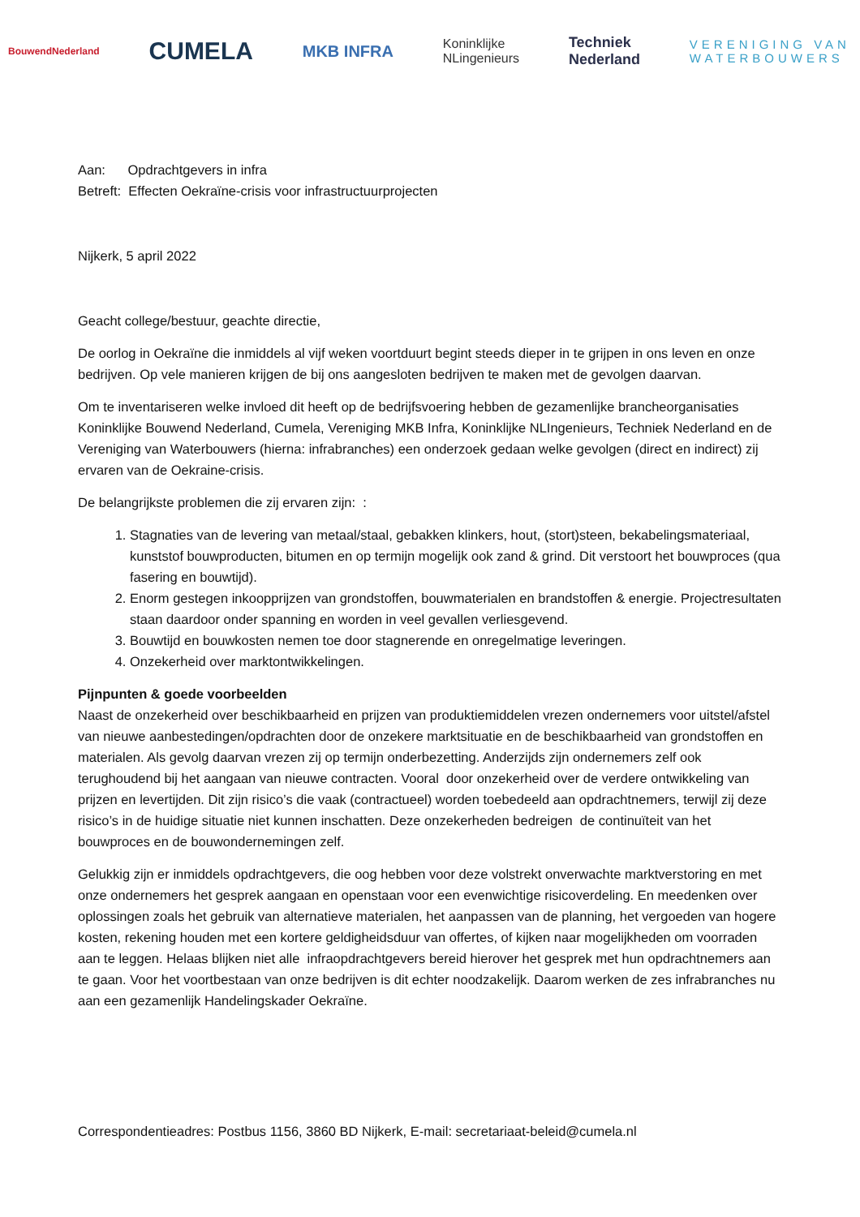BouwendNederland CUMELA MKB INFRA Koninklijke
NLingenieurs Techniek
Nederland VERENIGING VAN
WATERBOUWERS
Aan: Opdrachtgevers in infra
Betreft: Effecten Oekraïne-crisis voor infrastructuurprojecten
Nijkerk, 5 april 2022
Geacht college/bestuur, geachte directie,
De oorlog in Oekraïne die inmiddels al vijf weken voortduurt begint steeds dieper in te grijpen in ons leven en onze bedrijven. Op vele manieren krijgen de bij ons aangesloten bedrijven te maken met de gevolgen daarvan.
Om te inventariseren welke invloed dit heeft op de bedrijfsvoering hebben de gezamenlijke brancheorganisaties Koninklijke Bouwend Nederland, Cumela, Vereniging MKB Infra, Koninklijke NLIngenieurs, Techniek Nederland en de Vereniging van Waterbouwers (hierna: infrabranches) een onderzoek gedaan welke gevolgen (direct en indirect) zij ervaren van de Oekraine-crisis.
De belangrijkste problemen die zij ervaren zijn: :
1. Stagnaties van de levering van metaal/staal, gebakken klinkers, hout, (stort)steen, bekabelingsmateriaal, kunststof bouwproducten, bitumen en op termijn mogelijk ook zand & grind. Dit verstoort het bouwproces (qua fasering en bouwtijd).
2. Enorm gestegen inkoopprijzen van grondstoffen, bouwmaterialen en brandstoffen & energie. Projectresultaten staan daardoor onder spanning en worden in veel gevallen verliesgevend.
3. Bouwtijd en bouwkosten nemen toe door stagnerende en onregelmatige leveringen.
4. Onzekerheid over marktontwikkelingen.
Pijnpunten & goede voorbeelden
Naast de onzekerheid over beschikbaarheid en prijzen van produktiemiddelen vrezen ondernemers voor uitstel/afstel van nieuwe aanbestedingen/opdrachten door de onzekere marktsituatie en de beschikbaarheid van grondstoffen en materialen. Als gevolg daarvan vrezen zij op termijn onderbezetting. Anderzijds zijn ondernemers zelf ook terughoudend bij het aangaan van nieuwe contracten. Vooral door onzekerheid over de verdere ontwikkeling van prijzen en levertijden. Dit zijn risico’s die vaak (contractueel) worden toebedeeld aan opdrachtnemers, terwijl zij deze risico’s in de huidige situatie niet kunnen inschatten. Deze onzekerheden bedreigen de continuïteit van het bouwproces en de bouwondernemingen zelf.
Gelukkig zijn er inmiddels opdrachtgevers, die oog hebben voor deze volstrekt onverwachte marktverstoring en met onze ondernemers het gesprek aangaan en openstaan voor een evenwichtige risicoverdeling. En meedenken over oplossingen zoals het gebruik van alternatieve materialen, het aanpassen van de planning, het vergoeden van hogere kosten, rekening houden met een kortere geldigheidsduur van offertes, of kijken naar mogelijkheden om voorraden aan te leggen. Helaas blijken niet alle infraopdrachtgevers bereid hierover het gesprek met hun opdrachtnemers aan te gaan. Voor het voortbestaan van onze bedrijven is dit echter noodzakelijk. Daarom werken de zes infrabranches nu aan een gezamenlijk Handelingskader Oekraïne.
Correspondentieadres: Postbus 1156, 3860 BD Nijkerk, E-mail: secretariaat-beleid@cumela.nl